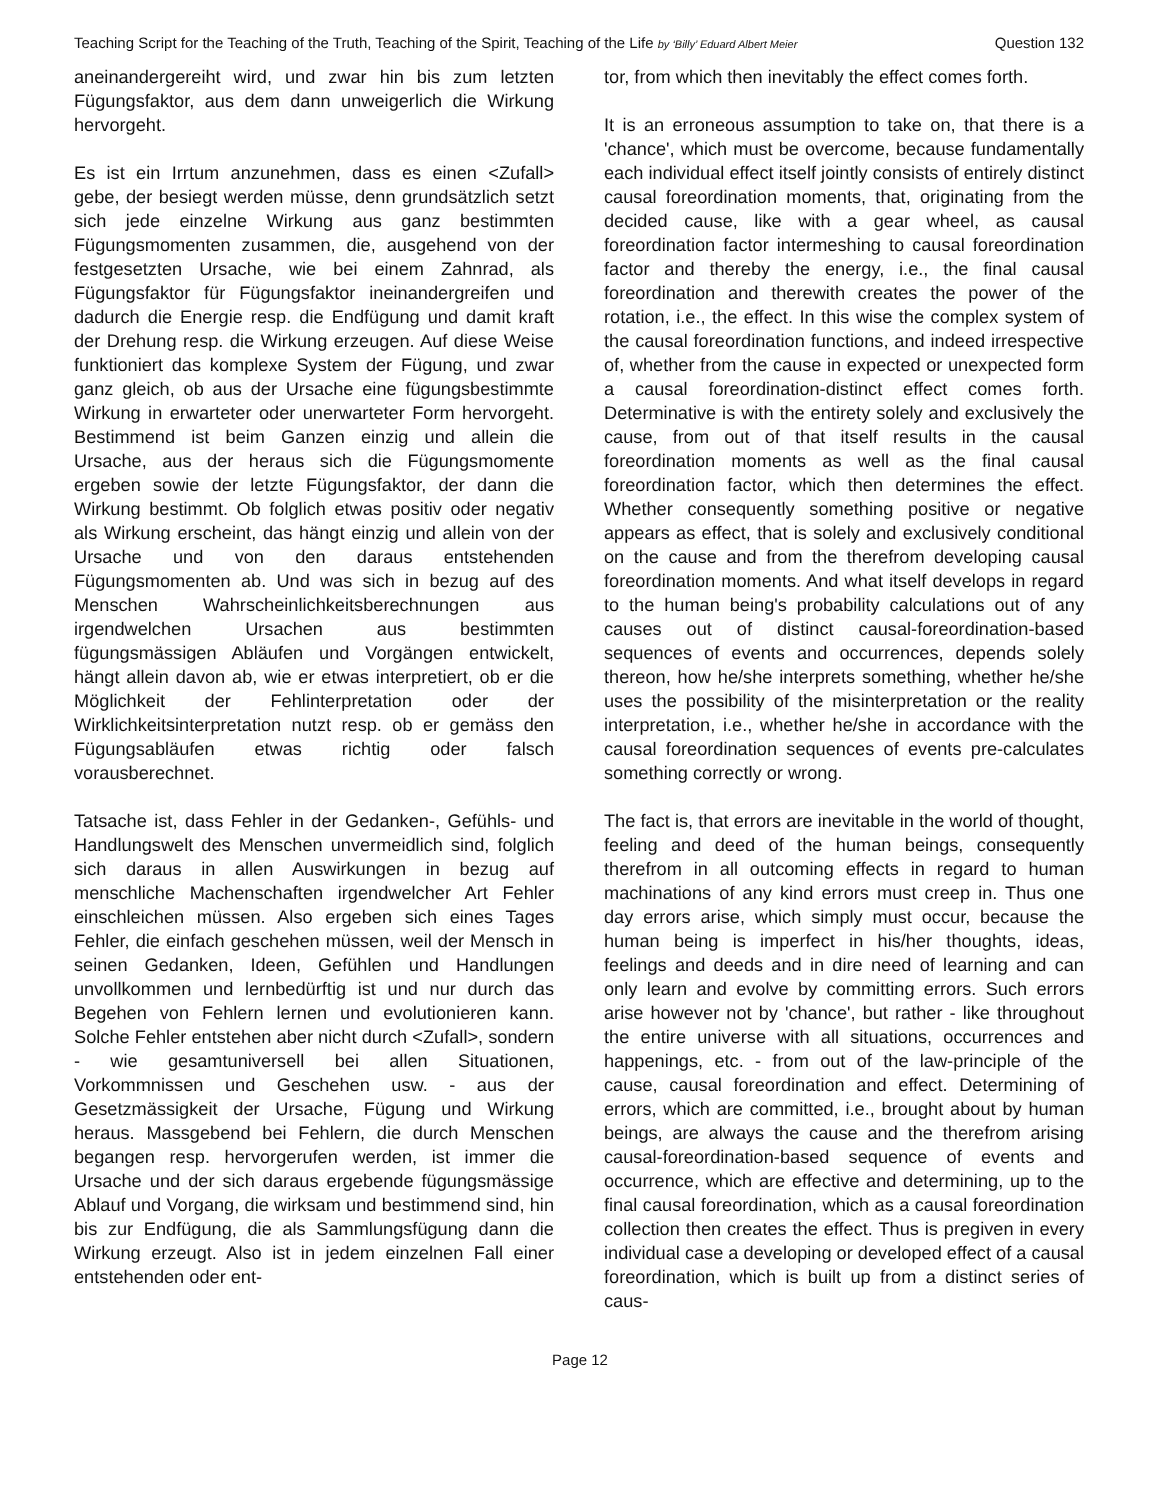Teaching Script for the Teaching of the Truth, Teaching of the Spirit, Teaching of the Life by ‘Billy’ Eduard Albert Meier Question 132
aneinandergereiht wird, und zwar hin bis zum letzten Fügungsfaktor, aus dem dann unweigerlich die Wirkung hervorgeht.
Es ist ein Irrtum anzunehmen, dass es einen <Zufall> gebe, der besiegt werden müsse, denn grundsätzlich setzt sich jede einzelne Wirkung aus ganz bestimmten Fügungsmomenten zusammen, die, ausgehend von der festgesetzten Ursache, wie bei einem Zahnrad, als Fügungsfaktor für Fügungsfaktor ineinandergreifen und dadurch die Energie resp. die Endfügung und damit kraft der Drehung resp. die Wirkung erzeugen. Auf diese Weise funktioniert das komplexe System der Fügung, und zwar ganz gleich, ob aus der Ursache eine fügungsbestimmte Wirkung in erwarteter oder unerwarteter Form hervorgeht. Bestimmend ist beim Ganzen einzig und allein die Ursache, aus der heraus sich die Fügungsmomente ergeben sowie der letzte Fügungsfaktor, der dann die Wirkung bestimmt. Ob folglich etwas positiv oder negativ als Wirkung erscheint, das hängt einzig und allein von der Ursache und von den daraus entstehenden Fügungsmomenten ab. Und was sich in bezug auf des Menschen Wahrscheinlichkeitsberechnungen aus irgendwelchen Ursachen aus bestimmten fügungsmässigen Abläufen und Vorgängen entwickelt, hängt allein davon ab, wie er etwas interpretiert, ob er die Möglichkeit der Fehlinterpretation oder der Wirklichkeitsinterpretation nutzt resp. ob er gemäss den Fügungsabläufen etwas richtig oder falsch vorausberechnet.
Tatsache ist, dass Fehler in der Gedanken-, Gefühls- und Handlungswelt des Menschen unvermeidlich sind, folglich sich daraus in allen Auswirkungen in bezug auf menschliche Machenschaften irgendwelcher Art Fehler einschleichen müssen. Also ergeben sich eines Tages Fehler, die einfach geschehen müssen, weil der Mensch in seinen Gedanken, Ideen, Gefühlen und Handlungen unvollkommen und lernbedürftig ist und nur durch das Begehen von Fehlern lernen und evolutionieren kann. Solche Fehler entstehen aber nicht durch <Zufall>, sondern - wie gesamtuniversell bei allen Situationen, Vorkommnissen und Geschehen usw. - aus der Gesetzmässigkeit der Ursache, Fügung und Wirkung heraus. Massgebend bei Fehlern, die durch Menschen begangen resp. hervorgerufen werden, ist immer die Ursache und der sich daraus ergebende fügungsmässige Ablauf und Vorgang, die wirksam und bestimmend sind, hin bis zur Endfügung, die als Sammlungsfügung dann die Wirkung erzeugt. Also ist in jedem einzelnen Fall einer entstehenden oder ent-
tor, from which then inevitably the effect comes forth.
It is an erroneous assumption to take on, that there is a 'chance', which must be overcome, because fundamentally each individual effect itself jointly consists of entirely distinct causal foreordination moments, that, originating from the decided cause, like with a gear wheel, as causal foreordination factor intermeshing to causal foreordination factor and thereby the energy, i.e., the final causal foreordination and therewith creates the power of the rotation, i.e., the effect. In this wise the complex system of the causal foreordination functions, and indeed irrespective of, whether from the cause in expected or unexpected form a causal foreordination-distinct effect comes forth. Determinative is with the entirety solely and exclusively the cause, from out of that itself results in the causal foreordination moments as well as the final causal foreordination factor, which then determines the effect. Whether consequently something positive or negative appears as effect, that is solely and exclusively conditional on the cause and from the therefrom developing causal foreordination moments. And what itself develops in regard to the human being's probability calculations out of any causes out of distinct causal-foreordination-based sequences of events and occurrences, depends solely thereon, how he/she interprets something, whether he/she uses the possibility of the misinterpretation or the reality interpretation, i.e., whether he/she in accordance with the causal foreordination sequences of events pre-calculates something correctly or wrong.
The fact is, that errors are inevitable in the world of thought, feeling and deed of the human beings, consequently therefrom in all outcoming effects in regard to human machinations of any kind errors must creep in. Thus one day errors arise, which simply must occur, because the human being is imperfect in his/her thoughts, ideas, feelings and deeds and in dire need of learning and can only learn and evolve by committing errors. Such errors arise however not by 'chance', but rather - like throughout the entire universe with all situations, occurrences and happenings, etc. - from out of the law-principle of the cause, causal foreordination and effect. Determining of errors, which are committed, i.e., brought about by human beings, are always the cause and the therefrom arising causal-foreordination-based sequence of events and occurrence, which are effective and determining, up to the final causal foreordination, which as a causal foreordination collection then creates the effect. Thus is pregiven in every individual case a developing or developed effect of a causal foreordination, which is built up from a distinct series of caus-
Page 12